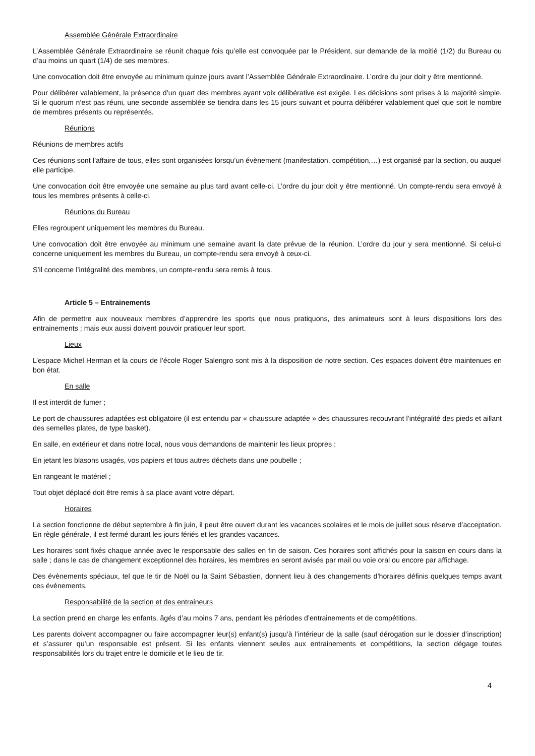Assemblée Générale Extraordinaire
L’Assemblée Générale Extraordinaire se réunit chaque fois qu’elle est convoquée par le Président, sur demande de la moitié (1/2) du Bureau ou d’au moins un quart (1/4) de ses membres.
Une convocation doit être envoyée au minimum quinze jours avant l’Assemblée Générale Extraordinaire. L’ordre du jour doit y être mentionné.
Pour délibérer valablement, la présence d’un quart des membres ayant voix délibérative est exigée. Les décisions sont prises à la majorité simple. Si le quorum n’est pas réuni, une seconde assemblée se tiendra dans les 15 jours suivant et pourra délibérer valablement quel que soit le nombre de membres présents ou représentés.
Réunions
Réunions de membres actifs
Ces réunions sont l’affaire de tous, elles sont organisées lorsqu’un évènement (manifestation, compétition,…) est organisé par la section, ou auquel elle participe.
Une convocation doit être envoyée une semaine au plus tard avant celle-ci. L’ordre du jour doit y être mentionné. Un compte-rendu sera envoyé à tous les membres présents à celle-ci.
Réunions du Bureau
Elles regroupent uniquement les membres du Bureau.
Une convocation doit être envoyée au minimum une semaine avant la date prévue de la réunion. L’ordre du jour y sera mentionné. Si celui-ci concerne uniquement les membres du Bureau, un compte-rendu sera envoyé à ceux-ci.
S’il concerne l’intégralité des membres, un compte-rendu sera remis à tous.
Article 5 – Entrainements
Afin de permettre aux nouveaux membres d’apprendre les sports que nous pratiquons, des animateurs sont à leurs dispositions lors des entrainements ; mais eux aussi doivent pouvoir pratiquer leur sport.
Lieux
L’espace Michel Herman et la cours de l’école Roger Salengro sont mis à la disposition de notre section. Ces espaces doivent être maintenues en bon état.
En salle
Il est interdit de fumer ;
Le port de chaussures adaptées est obligatoire (il est entendu par « chaussure adaptée » des chaussures recouvrant l’intégralité des pieds et aillant des semelles plates, de type basket).
En salle, en extérieur et dans notre local, nous vous demandons de maintenir les lieux propres :
En jetant les blasons usagés, vos papiers et tous autres déchets dans une poubelle ;
En rangeant le matériel ;
Tout objet déplacé doit être remis à sa place avant votre départ.
Horaires
La section fonctionne de début septembre à fin juin, il peut être ouvert durant les vacances scolaires et le mois de juillet sous réserve d’acceptation. En règle générale, il est fermé durant les jours fériés et les grandes vacances.
Les horaires sont fixés chaque année avec le responsable des salles en fin de saison. Ces horaires sont affichés pour la saison en cours dans la salle ; dans le cas de changement exceptionnel des horaires, les membres en seront avisés par mail ou voie oral ou encore par affichage.
Des évènements spéciaux, tel que le tir de Noël ou la Saint Sébastien, donnent lieu à des changements d’horaires définis quelques temps avant ces évènements.
Responsabilité de la section et des entraineurs
La section prend en charge les enfants, âgés d’au moins 7 ans, pendant les périodes d’entrainements et de compétitions.
Les parents doivent accompagner ou faire accompagner leur(s) enfant(s) jusqu’à l’intérieur de la salle (sauf dérogation sur le dossier d’inscription) et s’assurer qu’un responsable est présent. Si les enfants viennent seules aux entrainements et compétitions, la section dégage toutes responsabilités lors du trajet entre le domicile et le lieu de tir.
4